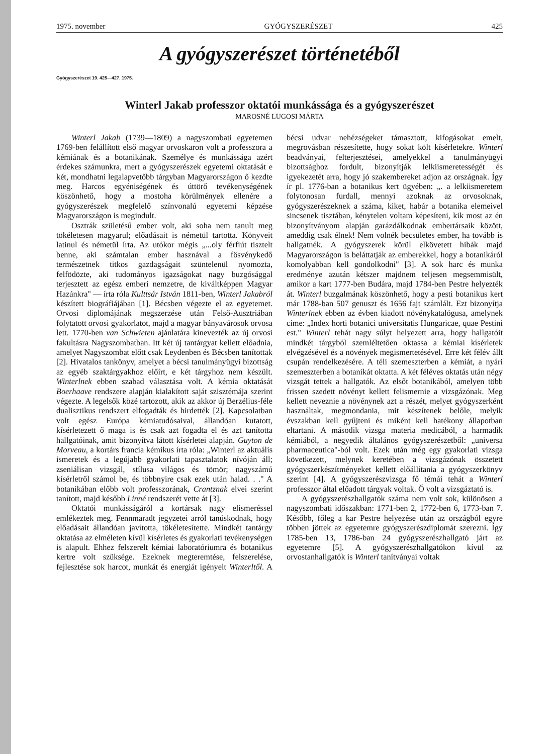1975. november GYÓGYSZERÉSZET 425
A gyógyszerészet történetéből
Gyógyszerészet 19. 425—427. 1975.
Winterl Jakab professzor oktatói munkássága és a gyógyszerészet
MAROSNÉ LUGOSI MÁRTA
Winterl Jakab (1739—1809) a nagyszombati egyetemen 1769-ben felállított első magyar orvoskaron volt a professzora a kémiának és a botanikának. Személye és munkássága azért érdekes számunkra, mert a gyógyszerészek egyetemi oktatását e két, mondhatni legalapvetőbb tárgyban Magyarországon ő kezdte meg. Harcos egyéniségének és úttörő tevékenységének köszönhető, hogy a mostoha körülmények ellenére a gyógyszerészek megfelelő színvonalú egyetemi képzése Magyarországon is megindult.
Osztrák születésű ember volt, aki soha nem tanult meg tökéletesen magyarul; előadásait is németül tartotta. Könyveit latinul és németül írta. Az utókor mégis „...oly férfiút tisztelt benne, aki számtalan ember hasznával a fösvénykedő természetnek titkos gazdagságait szüntelenül nyomozta, felfödözte, aki tudományos igazságokat nagy buzgósággal terjesztett az egész emberi nemzetre, de kiváltképpen Magyar Hazánkra" — írta róla Kulttsár István 1811-ben, Winterl Jakabról készített biográfiájában [1]. Bécsben végezte el az egyetemet. Orvosi diplomájának megszerzése után Felső-Ausztriában folytatott orvosi gyakorlatot, majd a magyar bányavárosok orvosa lett. 1770-ben van Schwieten ajánlatára kinevezték az új orvosi fakultásra Nagyszombatban. Itt két új tantárgyat kellett előadnia, amelyet Nagyszombat előtt csak Leydenben és Bécsben tanítottak [2]. Hivatalos tankönyv, amelyet a bécsi tanulmányügyi bizottság az egyéb szaktárgyakhoz előírt, e két tárgyhoz nem készült. Winterlnek ebben szabad választása volt. A kémia oktatását Boerhaave rendszere alapján kialakított saját szisztémája szerint végezte. A legelsők közé tartozott, akik az akkor új Berzélius-féle dualisztikus rendszert elfogadták és hirdették [2]. Kapcsolatban volt egész Európa kémiatudósaival, állandóan kutatott, kísérletezett ő maga is és csak azt fogadta el és azt tanította hallgatóinak, amit bizonyítva látott kísérletei alapján. Guyton de Morveau, a kortárs francia kémikus írta róla: „Winterl az aktuális ismeretek és a legújabb gyakorlati tapasztalatok nívóján áll; zseniálisan vizsgál, stílusa világos és tömör; nagyszámú kísérletről számol be, és többnyire csak ezek után halad. . ." A botanikában előbb volt professzorának, Crantznak elvei szerint tanított, majd később Linné rendszerét vette át [3].
Oktatói munkásságáról a kortársak nagy elismeréssel emlékeztek meg. Fennmaradt jegyzetei arról tanúskodnak, hogy előadásait állandóan javította, tökéletesítette. Mindkét tantárgy oktatása az elméleten kívül kísérletes és gyakorlati tevékenységen is alapult. Ehhez felszerelt kémiai laboratóriumra és botanikus kertre volt szüksége. Ezeknek megteremtése, felszerelése, fejlesztése sok harcot, munkát és energiát igényelt Winterltől. A bécsi udvar nehézségeket támasztott, kifogásokat emelt, megrovásban részesítette, hogy sokat költ kísérletekre. Winterl beadványai, felterjesztései, amelyekkel a tanulmányügyi bizottsághoz fordult, bizonyítják lelkiismeretességét és igyekezetét arra, hogy jó szakembereket adjon az országnak. Így ír pl. 1776-ban a botanikus kert ügyében: „. a lelkiismeretem folytonosan furdall, mennyi azoknak az orvosoknak, gyógyszerészeknek a száma, kiket, habár a botanika elemeivel sincsenek tisztában, kénytelen voltam képesíteni, kik most az én bizonyítványom alapján garázdálkodnak embertársaik között, ameddig csak élnek! Nem volnék becsületes ember, ha tovább is hallgatnék. A gyógyszerek körül elkövetett hibák majd Magyarországon is beláttatják az emberekkel, hogy a botanikáról komolyabban kell gondolkodni" [3]. A sok harc és munka eredménye azután kétszer majdnem teljesen megsemmisült, amikor a kart 1777-ben Budára, majd 1784-ben Pestre helyezték át. Winterl buzgalmának köszönhető, hogy a pesti botanikus kert már 1788-ban 507 genuszt és 1656 fajt számlált. Ezt bizonyítja Winterlnek ebben az évben kiadott növénykatalógusa, amelynek címe: „Index horti botanici universitatis Hungaricae, quae Pestini est." Winterl tehát nagy súlyt helyezett arra, hogy hallgatóit mindkét tárgyból szemléltetően oktassa a kémiai kísérletek elvégzésével és a növények megismertetésével. Erre két félév állt csupán rendelkezésére. A téli szemeszterben a kémiát, a nyári szemeszterben a botanikát oktatta. A két féléves oktatás után négy vizsgát tettek a hallgatók. Az elsőt botanikából, amelyen több frissen szedett növényt kellett felismernie a vizsgázónak. Meg kellett neveznie a növénynek azt a részét, melyet gyógyszerként használtak, megmondania, mit készítenek belőle, melyik évszakban kell gyűjteni és miként kell hatékony állapotban eltartani. A második vizsga materia medicából, a harmadik kémiából, a negyedik általános gyógyszerészetből: „universa pharmaceutica"-ból volt. Ezek után még egy gyakorlati vizsga következett, melynek keretében a vizsgázónak összetett gyógyszerkészítményeket kellett előállítania a gyógyszerkönyv szerint [4]. A gyógyszerészvizsga fő témái tehát a Winterl professzor által előadott tárgyak voltak. Ő volt a vizsgáztató is.
A gyógyszerészhallgatók száma nem volt sok, különösen a nagyszombati időszakban: 1771-ben 2, 1772-ben 6, 1773-ban 7. Később, főleg a kar Pestre helyezése után az országból egyre többen jöttek az egyetemre gyógyszerészdiplomát szerezni. Így 1785-ben 13, 1786-ban 24 gyógyszerészhallgató járt az egyetemre [5]. A gyógyszerészhallgatókon kívül az orvostanhallgatók is Winterl tanítványai voltak